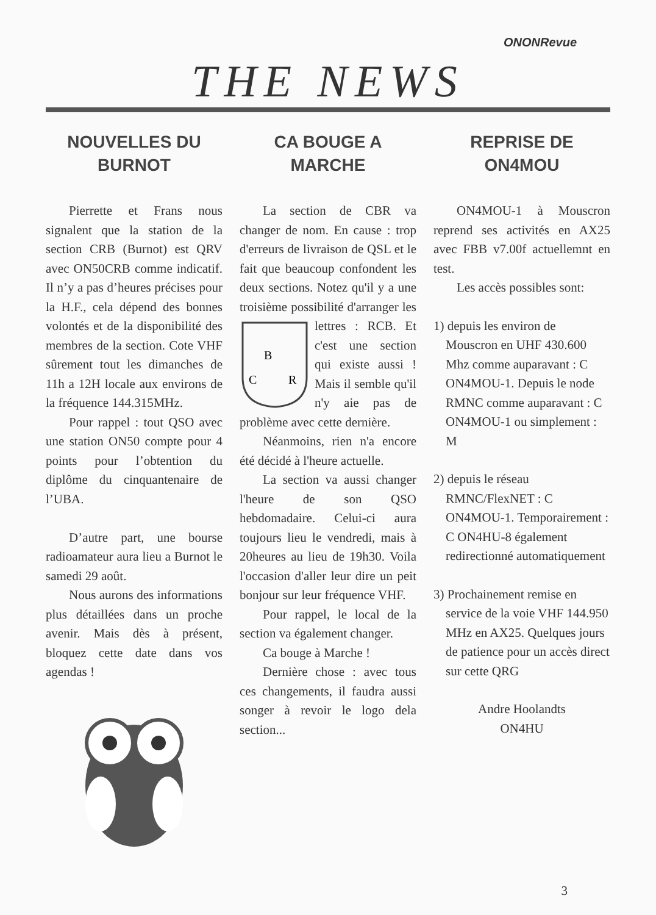ONONRevue
THE NEWS
NOUVELLES DU
BURNOT
Pierrette et Frans nous signalent que la station de la section CRB (Burnot) est QRV avec ON50CRB comme indicatif. Il n’y a pas d’heures précises pour la H.F., cela dépend des bonnes volontés et de la disponibilité des membres de la section. Cote VHF sûrement tout les dimanches de 11h a 12H locale aux environs de la fréquence 144.315MHz.
Pour rappel : tout QSO avec une station ON50 compte pour 4 points pour l’obtention du diplôme du cinquantenaire de l’UBA.
D’autre part, une bourse radioamateur aura lieu a Burnot le samedi 29 août.
Nous aurons des informations plus détaillées dans un proche avenir. Mais dès à présent, bloquez cette date dans vos agendas !
CA BOUGE A
MARCHE
La section de CBR va changer de nom. En cause : trop d'erreurs de livraison de QSL et le fait que beaucoup confondent les deux sections. Notez qu'il y a une troisième possibilité
B
C
R
d'arranger les lettres : RCB. Et c'est une section qui existe aussi ! Mais il semble qu'il n'y aie pas de problème avec cette dernière.
Néanmoins, rien n'a encore été décidé à l'heure actuelle.
La section va aussi changer l'heure de son QSO hebdomadaire. Celui-ci aura toujours lieu le vendredi, mais à 20heures au lieu de 19h30. Voila l'occasion d'aller leur dire un peit bonjour sur leur fréquence VHF.
Pour rappel, le local de la section va également changer.
Ca bouge à Marche !
Dernière chose : avec tous ces changements, il faudra aussi songer à revoir le logo dela section...
REPRISE DE
ON4MOU
ON4MOU-1 à Mouscron reprend ses activités en AX25 avec FBB v7.00f actuellemnt en test.
Les accès possibles sont:
1) depuis les environ de Mouscron en UHF 430.600 Mhz comme auparavant : C ON4MOU-1. Depuis le node RMNC comme auparavant : C ON4MOU-1 ou simplement : M
2) depuis le réseau RMNC/FlexNET : C ON4MOU-1. Temporairement : C ON4HU-8 également redirectionné automatiquement
3) Prochainement remise en service de la voie VHF 144.950 MHz en AX25. Quelques jours de patience pour un accès direct sur cette QRG
Andre Hoolandts
ON4HU
3